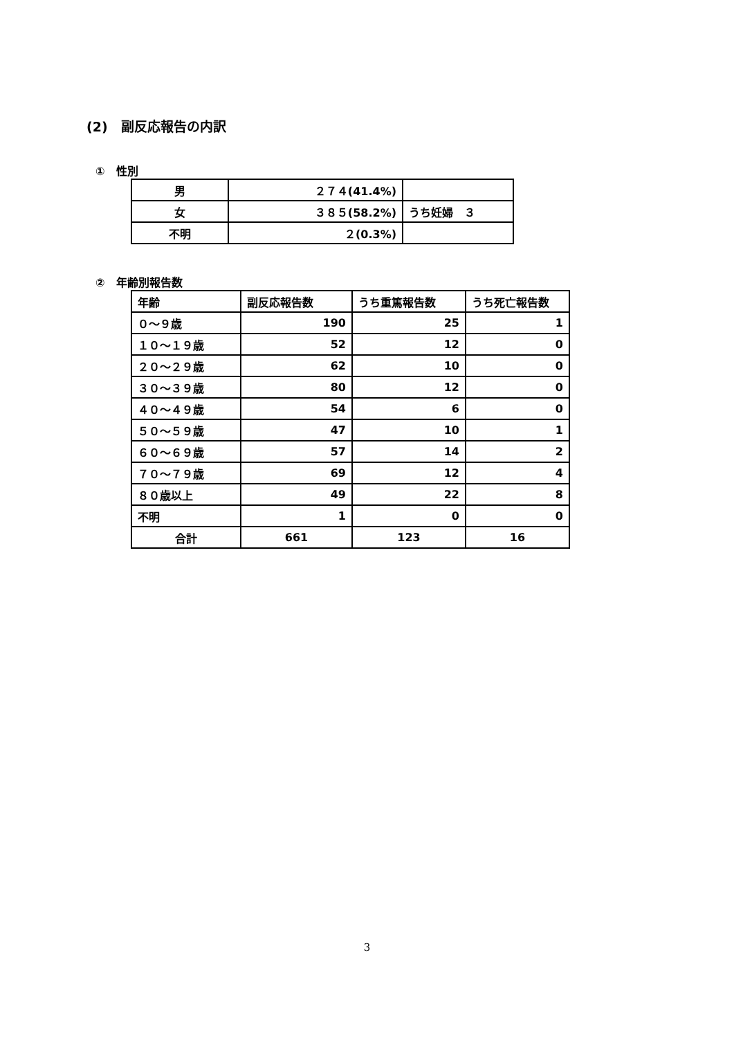(2)　副反応報告の内訳
①　性別
| 男 | ２７４(41.4%) | |
| 女 | ３８５(58.2%) | うち妊婦 ３ |
| 不明 | ２(0.3%) | |
②　年齢別報告数
| 年齢 | 副反応報告数 | うち重篤報告数 | うち死亡報告数 |
| --- | --- | --- | --- |
| ０～９歳 | 190 | 25 | 1 |
| １０～１９歳 | 52 | 12 | 0 |
| ２０～２９歳 | 62 | 10 | 0 |
| ３０～３９歳 | 80 | 12 | 0 |
| ４０～４９歳 | 54 | 6 | 0 |
| ５０～５９歳 | 47 | 10 | 1 |
| ６０～６９歳 | 57 | 14 | 2 |
| ７０～７９歳 | 69 | 12 | 4 |
| ８０歳以上 | 49 | 22 | 8 |
| 不明 | 1 | 0 | 0 |
| 合計 | 661 | 123 | 16 |
3